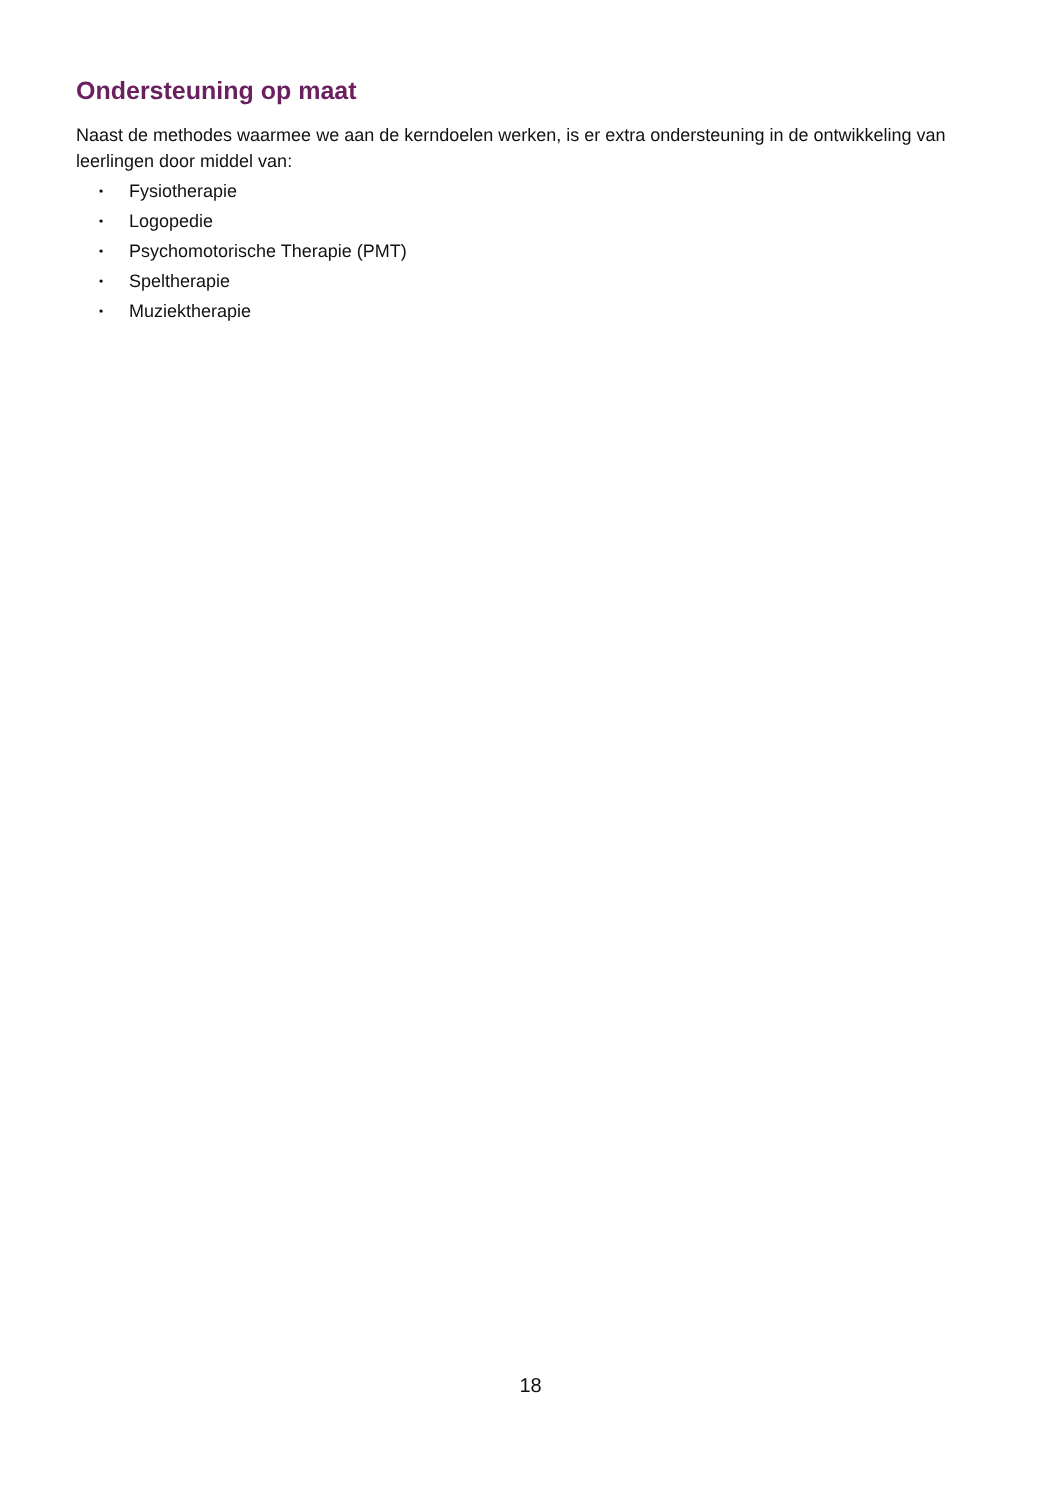Ondersteuning op maat
Naast de methodes waarmee we aan de kerndoelen werken, is er extra ondersteuning in de ontwikkeling van leerlingen door middel van:
• Fysiotherapie
• Logopedie
• Psychomotorische Therapie (PMT)
• Speltherapie
• Muziektherapie
18